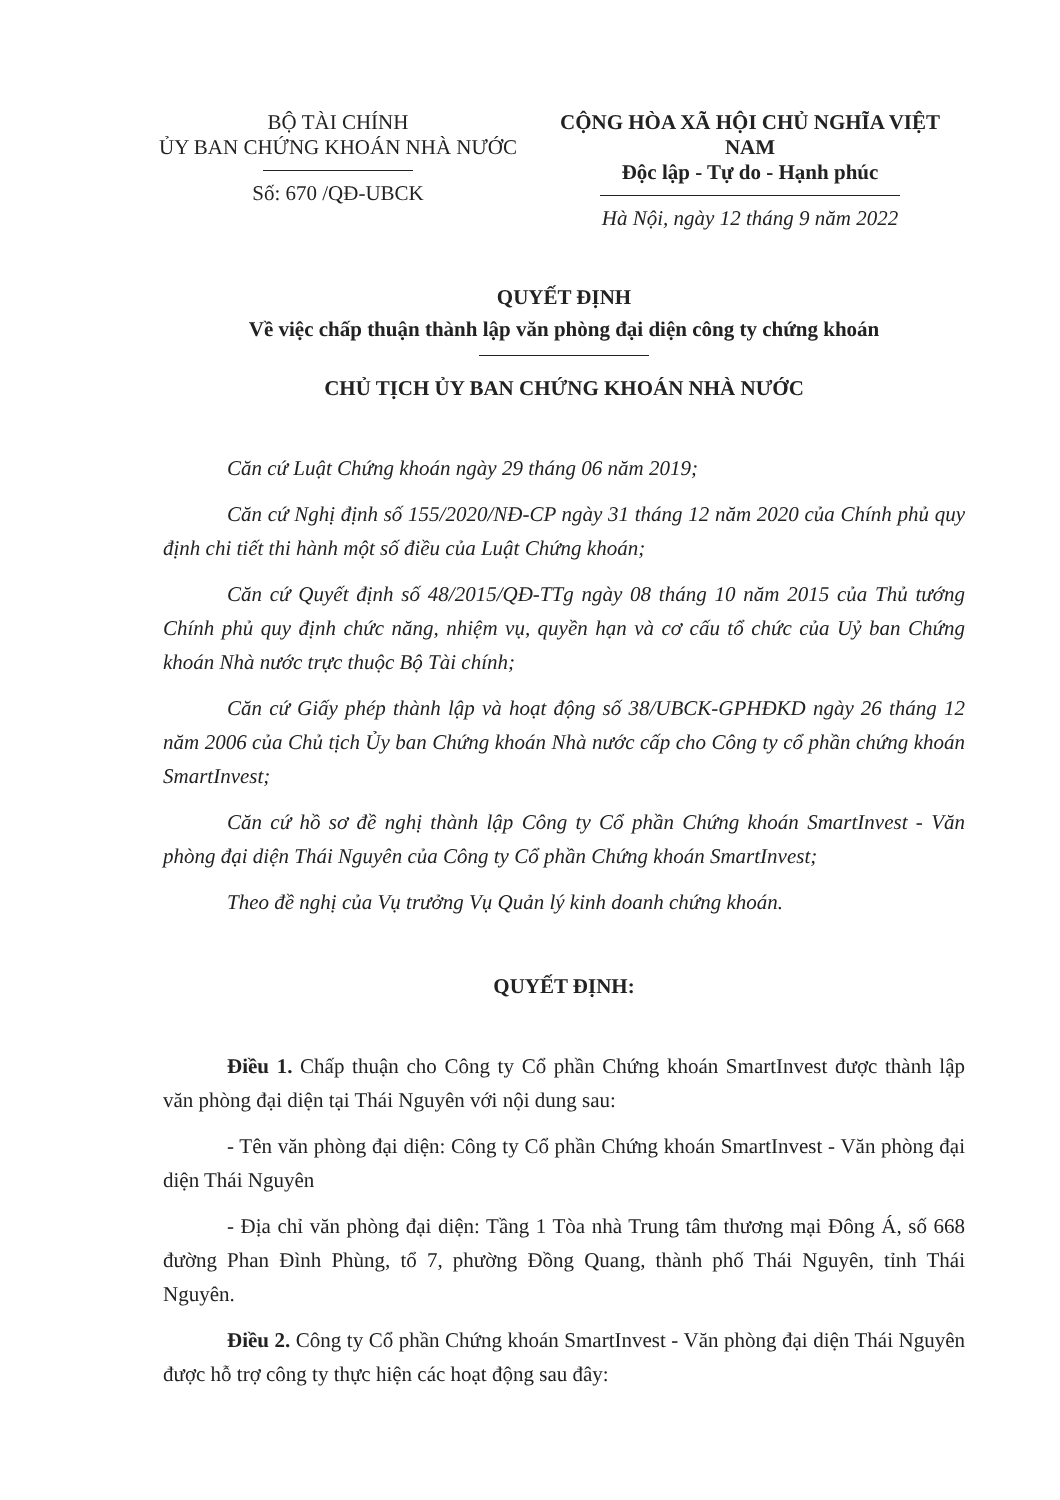BỘ TÀI CHÍNH
ỦY BAN CHỨNG KHOÁN NHÀ NƯỚC
Số: 670 /QĐ-UBCK
CỘNG HÒA XÃ HỘI CHỦ NGHĨA VIỆT NAM
Độc lập - Tự do - Hạnh phúc
Hà Nội, ngày 12 tháng 9 năm 2022
QUYẾT ĐỊNH
Về việc chấp thuận thành lập văn phòng đại diện công ty chứng khoán
CHỦ TỊCH ỦY BAN CHỨNG KHOÁN NHÀ NƯỚC
Căn cứ Luật Chứng khoán ngày 29 tháng 06 năm 2019;
Căn cứ Nghị định số 155/2020/NĐ-CP ngày 31 tháng 12 năm 2020 của Chính phủ quy định chi tiết thi hành một số điều của Luật Chứng khoán;
Căn cứ Quyết định số 48/2015/QĐ-TTg ngày 08 tháng 10 năm 2015 của Thủ tướng Chính phủ quy định chức năng, nhiệm vụ, quyền hạn và cơ cấu tổ chức của Uỷ ban Chứng khoán Nhà nước trực thuộc Bộ Tài chính;
Căn cứ Giấy phép thành lập và hoạt động số 38/UBCK-GPHĐKD ngày 26 tháng 12 năm 2006 của Chủ tịch Ủy ban Chứng khoán Nhà nước cấp cho Công ty cổ phần chứng khoán SmartInvest;
Căn cứ hồ sơ đề nghị thành lập Công ty Cổ phần Chứng khoán SmartInvest - Văn phòng đại diện Thái Nguyên của Công ty Cổ phần Chứng khoán SmartInvest;
Theo đề nghị của Vụ trưởng Vụ Quản lý kinh doanh chứng khoán.
QUYẾT ĐỊNH:
Điều 1. Chấp thuận cho Công ty Cổ phần Chứng khoán SmartInvest được thành lập văn phòng đại diện tại Thái Nguyên với nội dung sau:
- Tên văn phòng đại diện: Công ty Cổ phần Chứng khoán SmartInvest - Văn phòng đại diện Thái Nguyên
- Địa chỉ văn phòng đại diện: Tầng 1 Tòa nhà Trung tâm thương mại Đông Á, số 668 đường Phan Đình Phùng, tổ 7, phường Đồng Quang, thành phố Thái Nguyên, tỉnh Thái Nguyên.
Điều 2. Công ty Cổ phần Chứng khoán SmartInvest - Văn phòng đại diện Thái Nguyên được hỗ trợ công ty thực hiện các hoạt động sau đây: